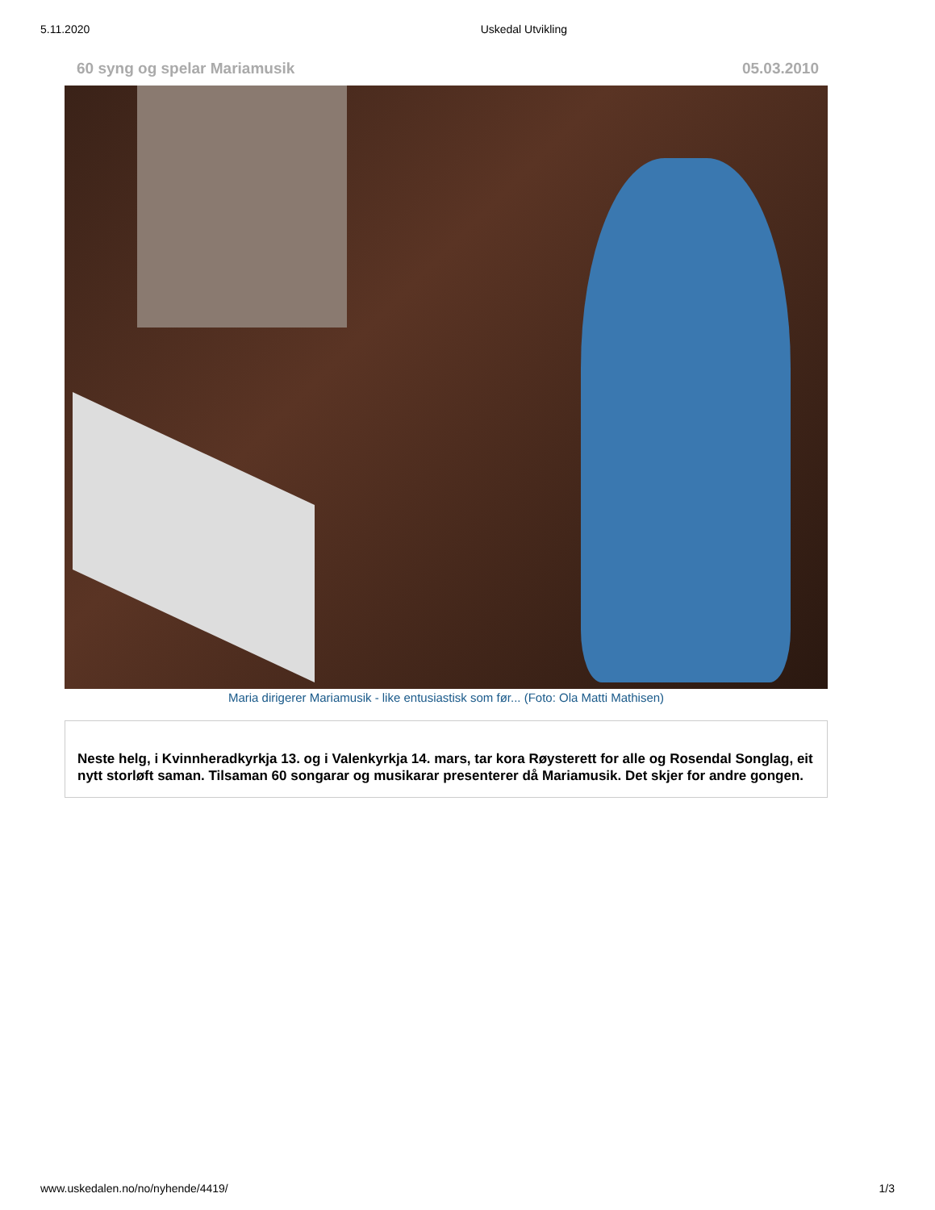5.11.2020 Uskedal Utvikling
60 syng og spelar Mariamusik 05.03.2010
Maria dirigerer Mariamusik - like entusiastisk som før... (Foto: Ola Matti Mathisen)
Neste helg, i Kvinnheradkyrkja 13. og i Valenkyrkja 14. mars, tar kora Røysterett for alle og Rosendal Songlag, eit nytt storløft saman. Tilsaman 60 songarar og musikarar presenterer då Mariamusik. Det skjer for andre gongen.
www.uskedalen.no/no/nyhende/4419/ 1/3